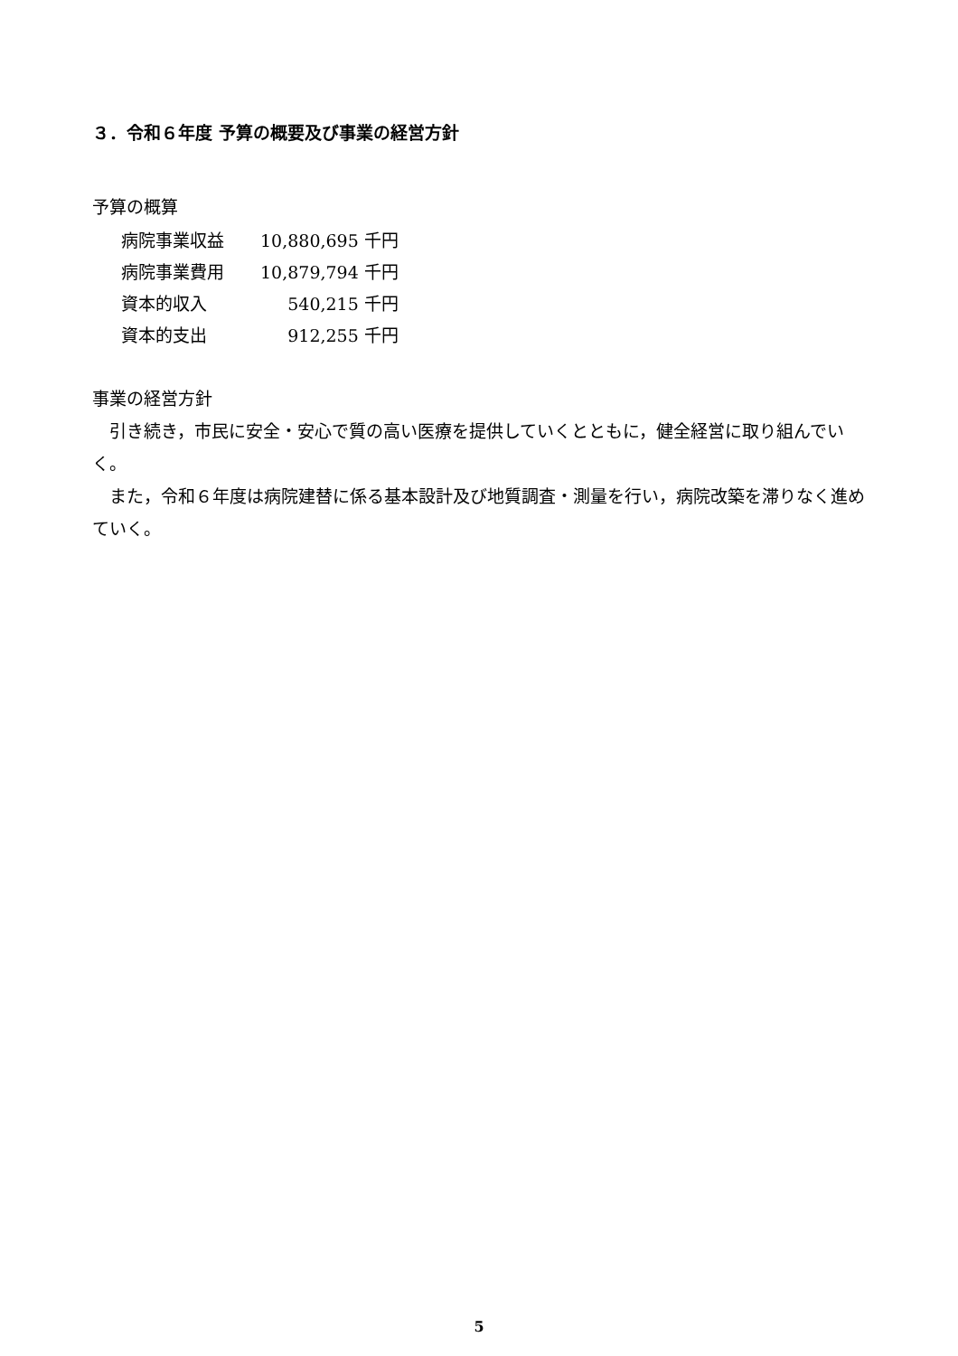３．令和６年度 予算の概要及び事業の経営方針
予算の概算
| 病院事業収益 | 10,880,695 千円 |
| 病院事業費用 | 10,879,794 千円 |
| 資本的収入 | 540,215 千円 |
| 資本的支出 | 912,255 千円 |
事業の経営方針
引き続き，市民に安全・安心で質の高い医療を提供していくとともに，健全経営に取り組んでいく。
また，令和６年度は病院建替に係る基本設計及び地質調査・測量を行い，病院改築を滞りなく進めていく。
5